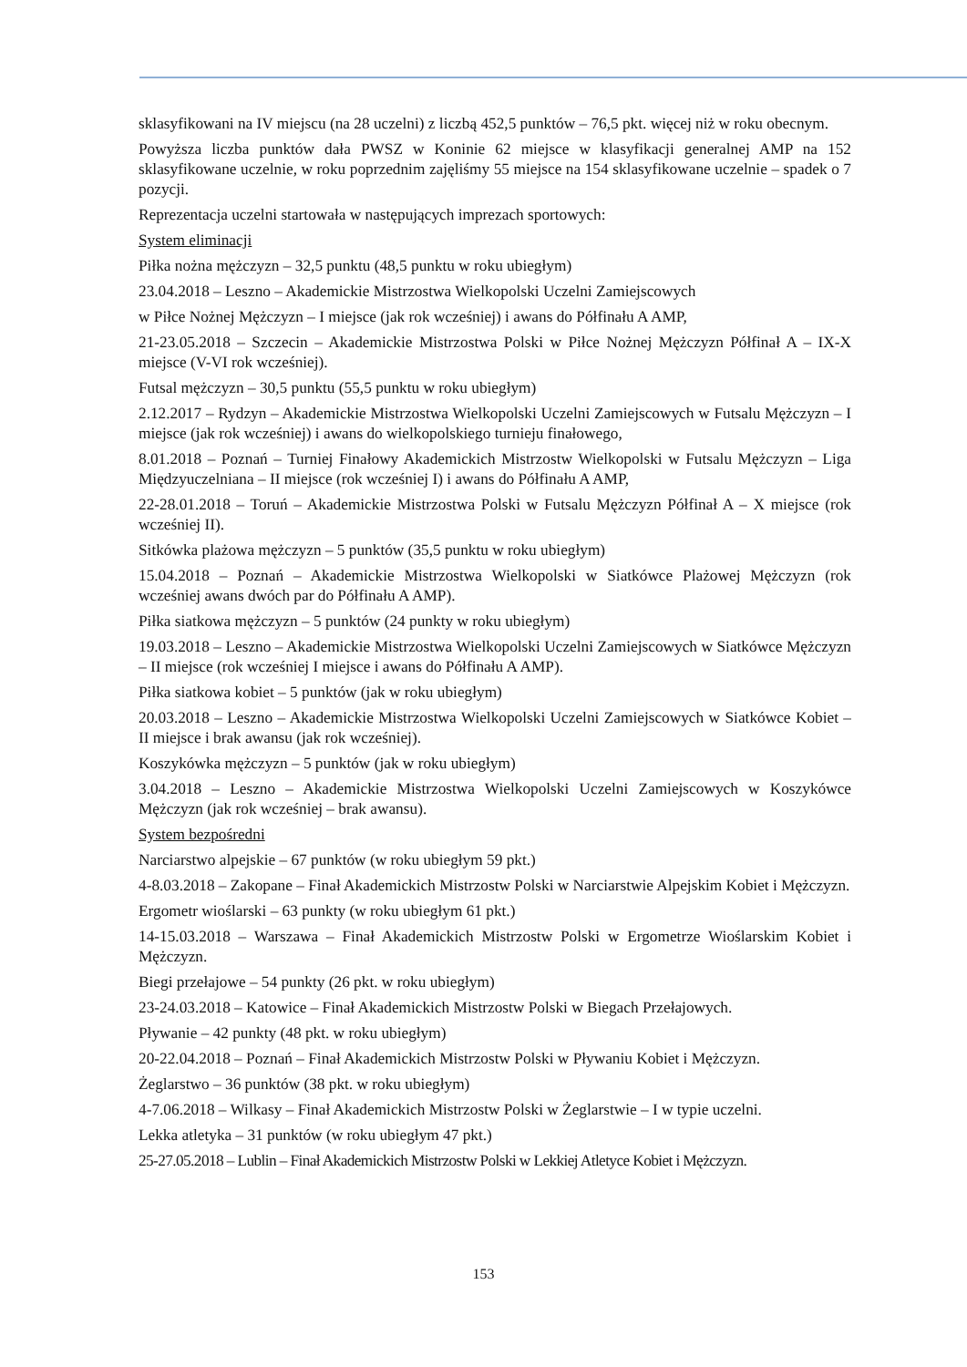sklasyfikowani na IV miejscu (na 28 uczelni) z liczbą 452,5 punktów – 76,5 pkt. więcej niż w roku obecnym.
Powyższa liczba punktów dała PWSZ w Koninie 62 miejsce w klasyfikacji generalnej AMP na 152 sklasyfikowane uczelnie, w roku poprzednim zajęliśmy 55 miejsce na 154 sklasyfikowane uczelnie – spadek o 7 pozycji.
Reprezentacja uczelni startowała w następujących imprezach sportowych:
System eliminacji
Piłka nożna mężczyzn – 32,5 punktu (48,5 punktu w roku ubiegłym)
23.04.2018 – Leszno – Akademickie Mistrzostwa Wielkopolski Uczelni Zamiejscowych
w Piłce Nożnej Mężczyzn – I miejsce (jak rok wcześniej) i awans do Półfinału A AMP,
21-23.05.2018 – Szczecin – Akademickie Mistrzostwa Polski w Piłce Nożnej Mężczyzn Półfinał A – IX-X miejsce (V-VI rok wcześniej).
Futsal mężczyzn – 30,5 punktu (55,5 punktu w roku ubiegłym)
2.12.2017 – Rydzyn – Akademickie Mistrzostwa Wielkopolski Uczelni Zamiejscowych w Futsalu Mężczyzn – I miejsce (jak rok wcześniej) i awans do wielkopolskiego turnieju finałowego,
8.01.2018 – Poznań – Turniej Finałowy Akademickich Mistrzostw Wielkopolski w Futsalu Mężczyzn – Liga Międzyuczelniana – II miejsce (rok wcześniej I) i awans do Półfinału A AMP,
22-28.01.2018 – Toruń – Akademickie Mistrzostwa Polski w Futsalu Mężczyzn Półfinał A – X miejsce (rok wcześniej II).
Sitkówka plażowa mężczyzn – 5 punktów (35,5 punktu w roku ubiegłym)
15.04.2018 – Poznań – Akademickie Mistrzostwa Wielkopolski w Siatkówce Plażowej Mężczyzn (rok wcześniej awans dwóch par do Półfinału A AMP).
Piłka siatkowa mężczyzn – 5 punktów (24 punkty w roku ubiegłym)
19.03.2018 – Leszno – Akademickie Mistrzostwa Wielkopolski Uczelni Zamiejscowych w Siatkówce Mężczyzn – II miejsce (rok wcześniej I miejsce i awans do Półfinału A AMP).
Piłka siatkowa kobiet – 5 punktów (jak w roku ubiegłym)
20.03.2018 – Leszno – Akademickie Mistrzostwa Wielkopolski Uczelni Zamiejscowych w Siatkówce Kobiet – II miejsce i brak awansu (jak rok wcześniej).
Koszykówka mężczyzn – 5 punktów (jak w roku ubiegłym)
3.04.2018 – Leszno – Akademickie Mistrzostwa Wielkopolski Uczelni Zamiejscowych w Koszykówce Mężczyzn (jak rok wcześniej – brak awansu).
System bezpośredni
Narciarstwo alpejskie – 67 punktów (w roku ubiegłym 59 pkt.)
4-8.03.2018 – Zakopane – Finał Akademickich Mistrzostw Polski w Narciarstwie Alpejskim Kobiet i Mężczyzn.
Ergometr wioślarski – 63 punkty (w roku ubiegłym 61 pkt.)
14-15.03.2018 – Warszawa – Finał Akademickich Mistrzostw Polski w Ergometrze Wioślarskim Kobiet i Mężczyzn.
Biegi przełajowe – 54 punkty (26 pkt. w roku ubiegłym)
23-24.03.2018 – Katowice – Finał Akademickich Mistrzostw Polski w Biegach Przełajowych.
Pływanie – 42 punkty (48 pkt. w roku ubiegłym)
20-22.04.2018 – Poznań – Finał Akademickich Mistrzostw Polski w Pływaniu Kobiet i Mężczyzn.
Żeglarstwo – 36 punktów (38 pkt. w roku ubiegłym)
4-7.06.2018 – Wilkasy – Finał Akademickich Mistrzostw Polski w Żeglarstwie – I w typie uczelni.
Lekka atletyka – 31 punktów (w roku ubiegłym 47 pkt.)
25-27.05.2018 – Lublin – Finał Akademickich Mistrzostw Polski w Lekkiej Atletyce Kobiet i Mężczyzn.
153